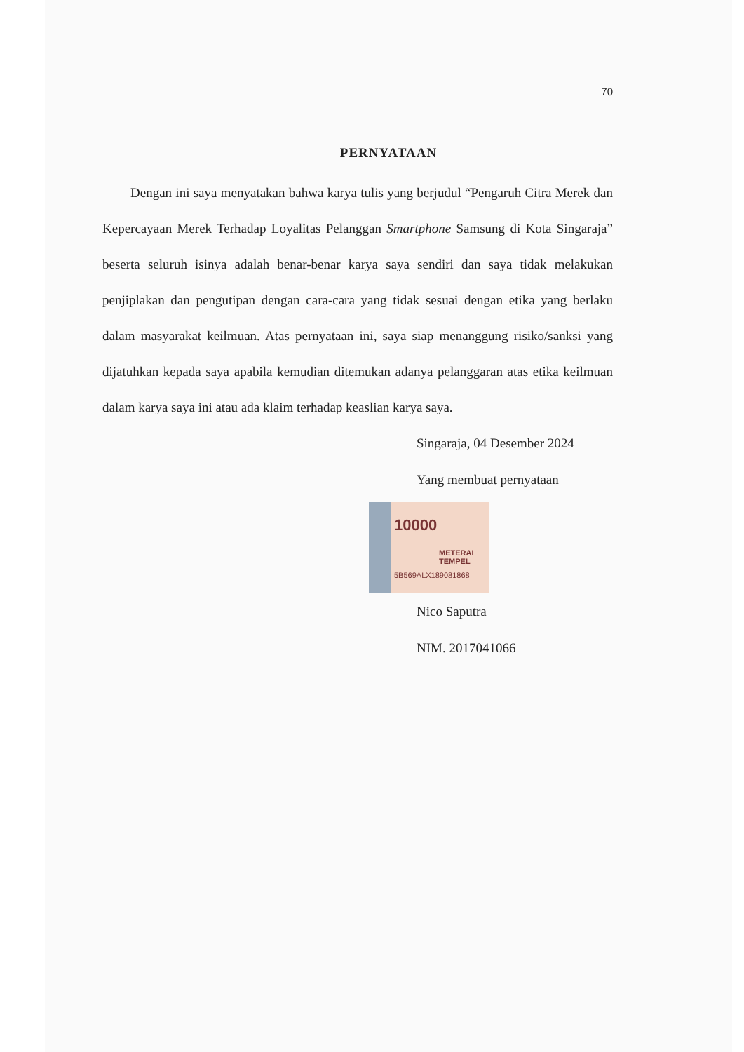70
PERNYATAAN
Dengan ini saya menyatakan bahwa karya tulis yang berjudul “Pengaruh Citra Merek dan Kepercayaan Merek Terhadap Loyalitas Pelanggan Smartphone Samsung di Kota Singaraja” beserta seluruh isinya adalah benar-benar karya saya sendiri dan saya tidak melakukan penjiplakan dan pengutipan dengan cara-cara yang tidak sesuai dengan etika yang berlaku dalam masyarakat keilmuan. Atas pernyataan ini, saya siap menanggung risiko/sanksi yang dijatuhkan kepada saya apabila kemudian ditemukan adanya pelanggaran atas etika keilmuan dalam karya saya ini atau ada klaim terhadap keaslian karya saya.
Singaraja, 04 Desember 2024
Yang membuat pernyataan
10000
METERAI TEMPEL
5B569ALX189081868
Nico Saputra
NIM. 2017041066